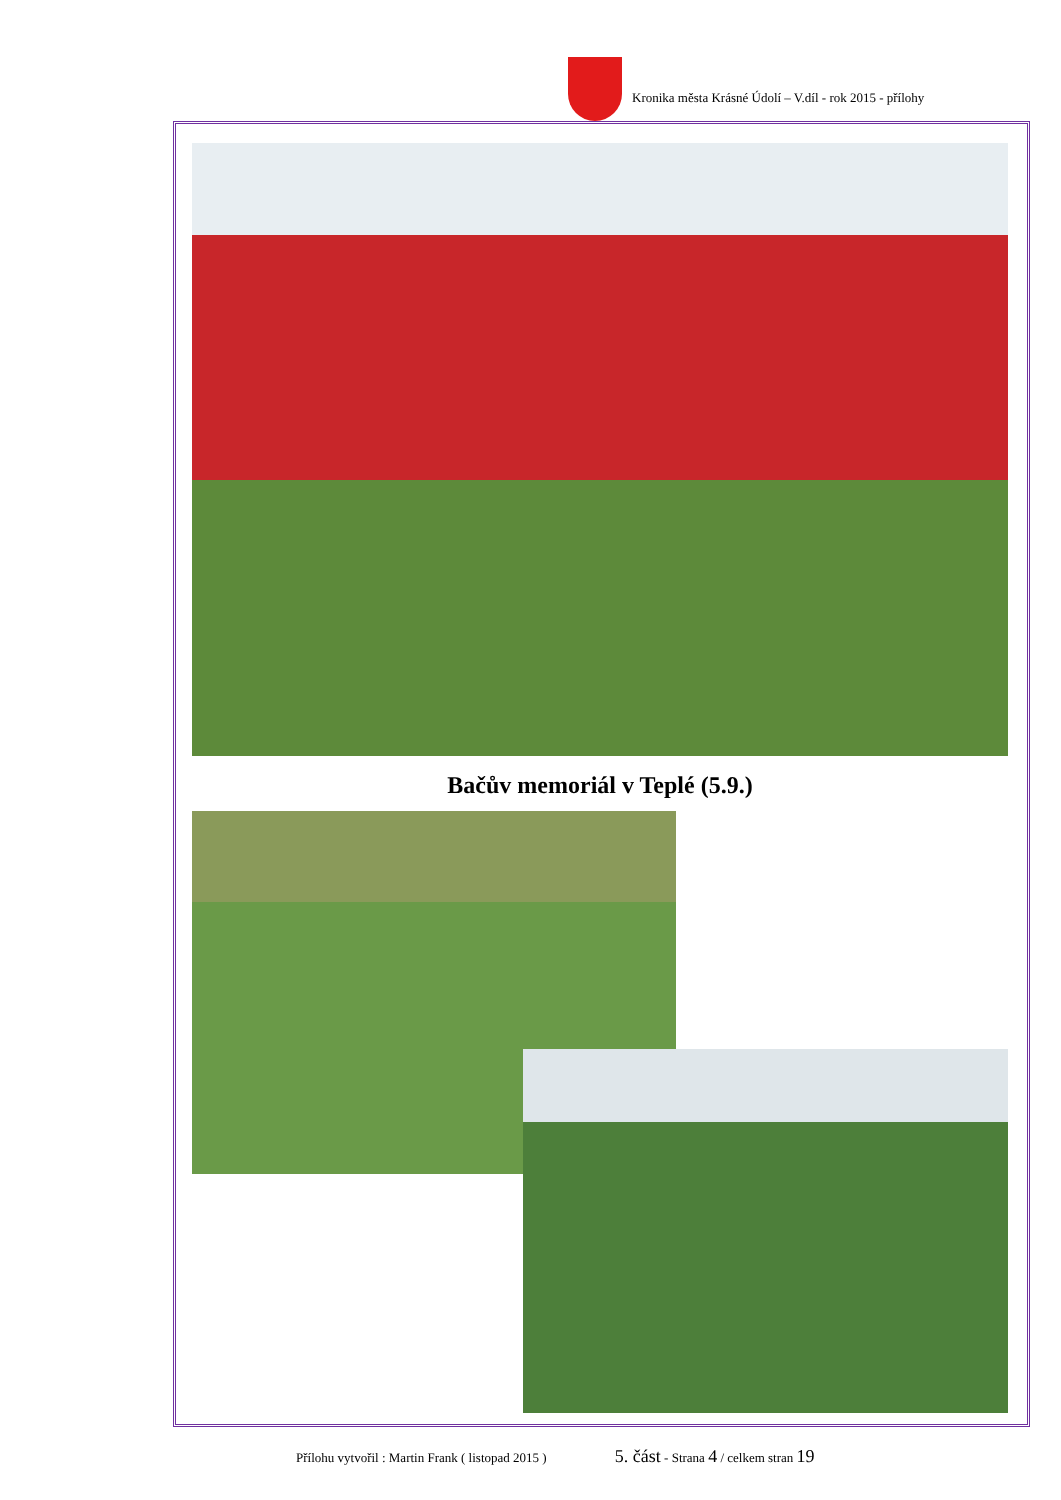Kronika města Krásné Údolí – V.díl - rok 2015 - přílohy
Bačův memoriál v Teplé (5.9.)
Přílohu vytvořil : Martin Frank ( listopad 2015 ) 5. část - Strana 4 / celkem stran 19